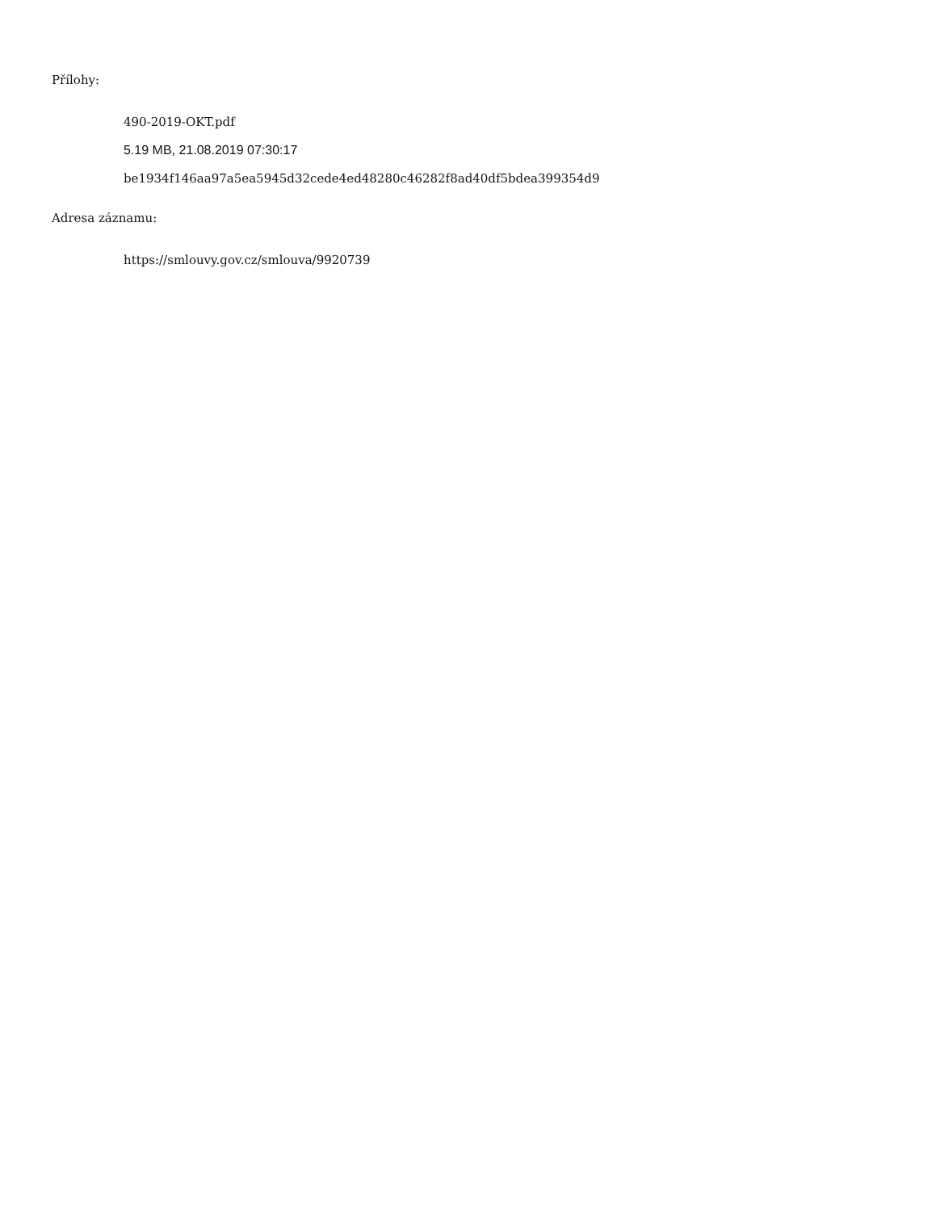Přílohy:
490-2019-OKT.pdf
5.19 MB, 21.08.2019 07:30:17
be1934f146aa97a5ea5945d32cede4ed48280c46282f8ad40df5bdea399354d9
Adresa záznamu:
https://smlouvy.gov.cz/smlouva/9920739